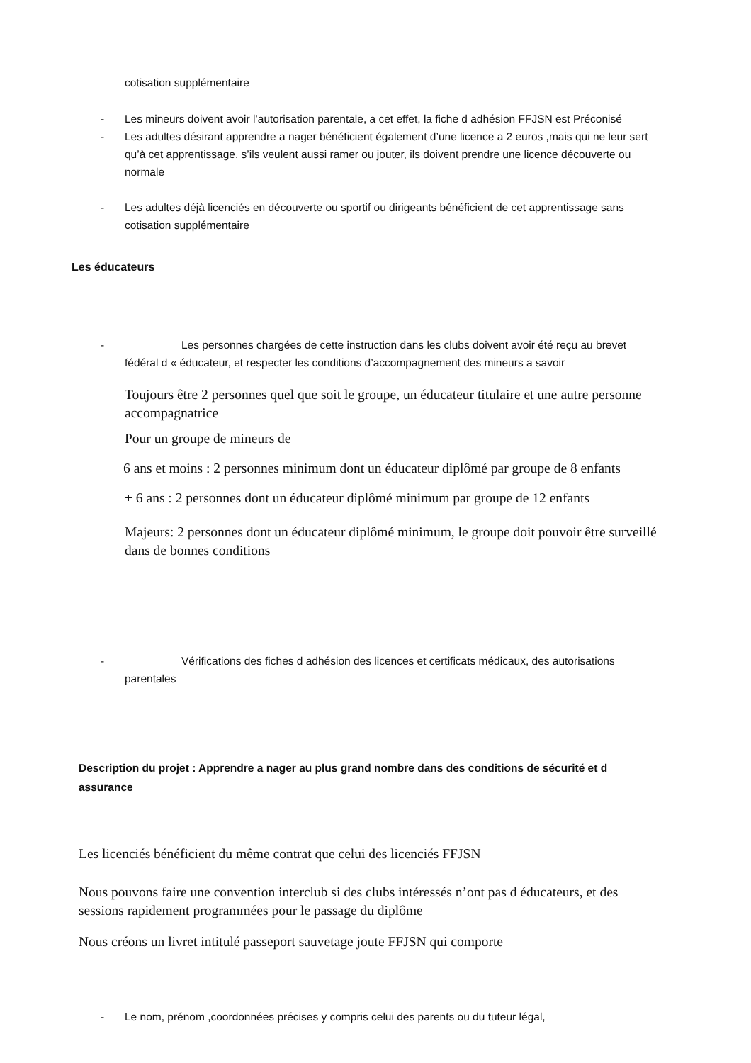cotisation supplémentaire
- Les mineurs doivent avoir l’autorisation parentale, a cet effet, la fiche d adhésion FFJSN est Préconisé
- Les adultes désirant apprendre a nager bénéficient également d’une licence a 2 euros ,mais qui ne leur sert qu’à cet apprentissage, s’ils veulent aussi ramer ou jouter, ils doivent prendre une licence découverte ou normale
- Les adultes déjà licenciés en découverte ou sportif ou dirigeants bénéficient de cet apprentissage sans cotisation supplémentaire
Les éducateurs
- Les personnes chargées de cette instruction dans les clubs doivent avoir été reçu au brevet fédéral d « éducateur, et respecter les conditions d’accompagnement des mineurs a savoir
Toujours être 2 personnes quel que soit le groupe, un éducateur titulaire et une autre personne accompagnatrice
Pour un groupe de mineurs de
6 ans et moins : 2 personnes minimum dont un éducateur diplômé par groupe de 8 enfants
+ 6 ans : 2 personnes dont un éducateur diplômé minimum par groupe de 12 enfants
Majeurs: 2 personnes dont un éducateur diplômé minimum, le groupe doit pouvoir être surveillé dans de bonnes conditions
- Vérifications des fiches d adhésion des licences et certificats médicaux, des autorisations parentales
Description du projet : Apprendre a nager au plus grand nombre dans des conditions de sécurité et d assurance
Les licenciés bénéficient du même contrat que celui des licenciés FFJSN
Nous pouvons faire une convention interclub si des clubs intéressés n’ont pas d éducateurs, et des sessions rapidement programmées pour le passage du diplôme
Nous créons un livret intitulé passeport sauvetage joute FFJSN qui comporte
- Le nom, prénom ,coordonnées précises y compris celui des parents ou du tuteur légal,